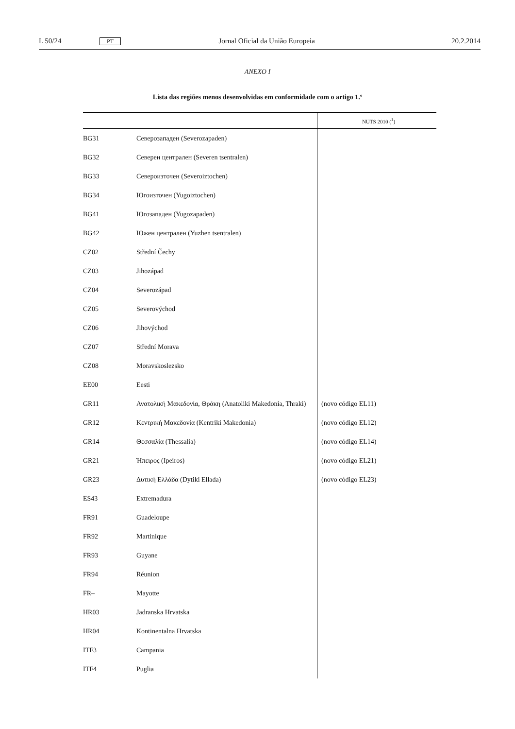L 50/24 PT Jornal Oficial da União Europeia 20.2.2014
ANEXO I
Lista das regiões menos desenvolvidas em conformidade com o artigo 1.º
| | | NUTS 2010 (<sup>1</sup>) |
| --- | --- | --- |
| BG31 | Северозападен (Severozapaden) | |
| BG32 | Северен централен (Severen tsentralen) | |
| BG33 | Североизточен (Severoiztochen) | |
| BG34 | Югоизточен (Yugoiztochen) | |
| BG41 | Югозападен (Yugozapaden) | |
| BG42 | Южен централен (Yuzhen tsentralen) | |
| CZ02 | Střední Čechy | |
| CZ03 | Jihozápad | |
| CZ04 | Severozápad | |
| CZ05 | Severovýchod | |
| CZ06 | Jihovýchod | |
| CZ07 | Střední Morava | |
| CZ08 | Moravskoslezsko | |
| EE00 | Eesti | |
| GR11 | Ανατολική Μακεδονία, Θράκη (Anatoliki Makedonia, Thraki) | (novo código EL11) |
| GR12 | Κεντρική Μακεδονία (Kentriki Makedonia) | (novo código EL12) |
| GR14 | Θεσσαλία (Thessalia) | (novo código EL14) |
| GR21 | Ήπειρος (Ipeiros) | (novo código EL21) |
| GR23 | Δυτική Ελλάδα (Dytiki Ellada) | (novo código EL23) |
| ES43 | Extremadura | |
| FR91 | Guadeloupe | |
| FR92 | Martinique | |
| FR93 | Guyane | |
| FR94 | Réunion | |
| FR– | Mayotte | |
| HR03 | Jadranska Hrvatska | |
| HR04 | Kontinentalna Hrvatska | |
| ITF3 | Campania | |
| ITF4 | Puglia | |